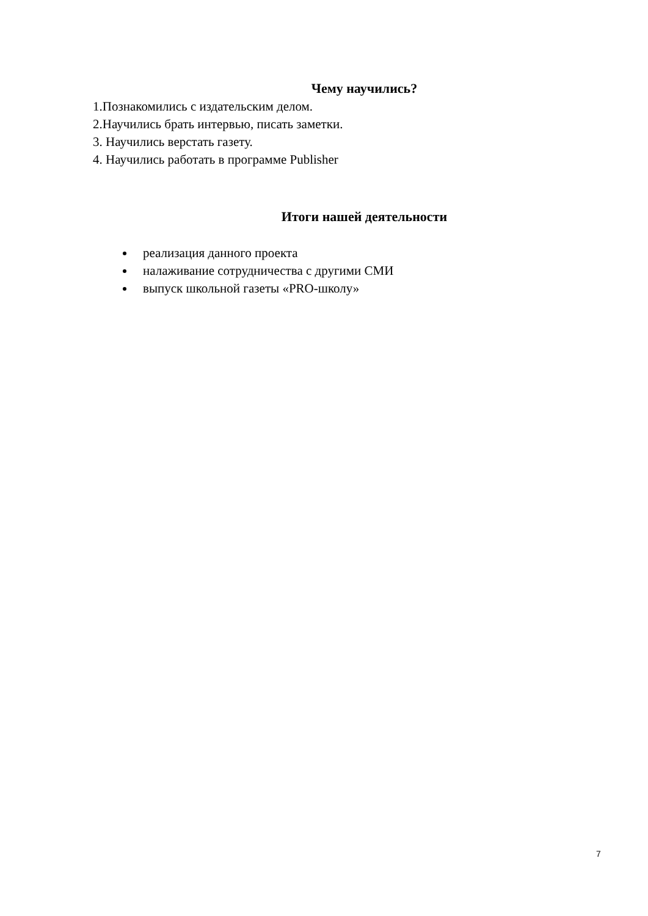Чему научились?
1.Познакомились с издательским делом.
2.Научились брать интервью, писать заметки.
3. Научились верстать газету.
4. Научились работать в программе Publisher
Итоги нашей деятельности
реализация данного проекта
налаживание сотрудничества с другими СМИ
выпуск школьной газеты «PRO-школу»
7